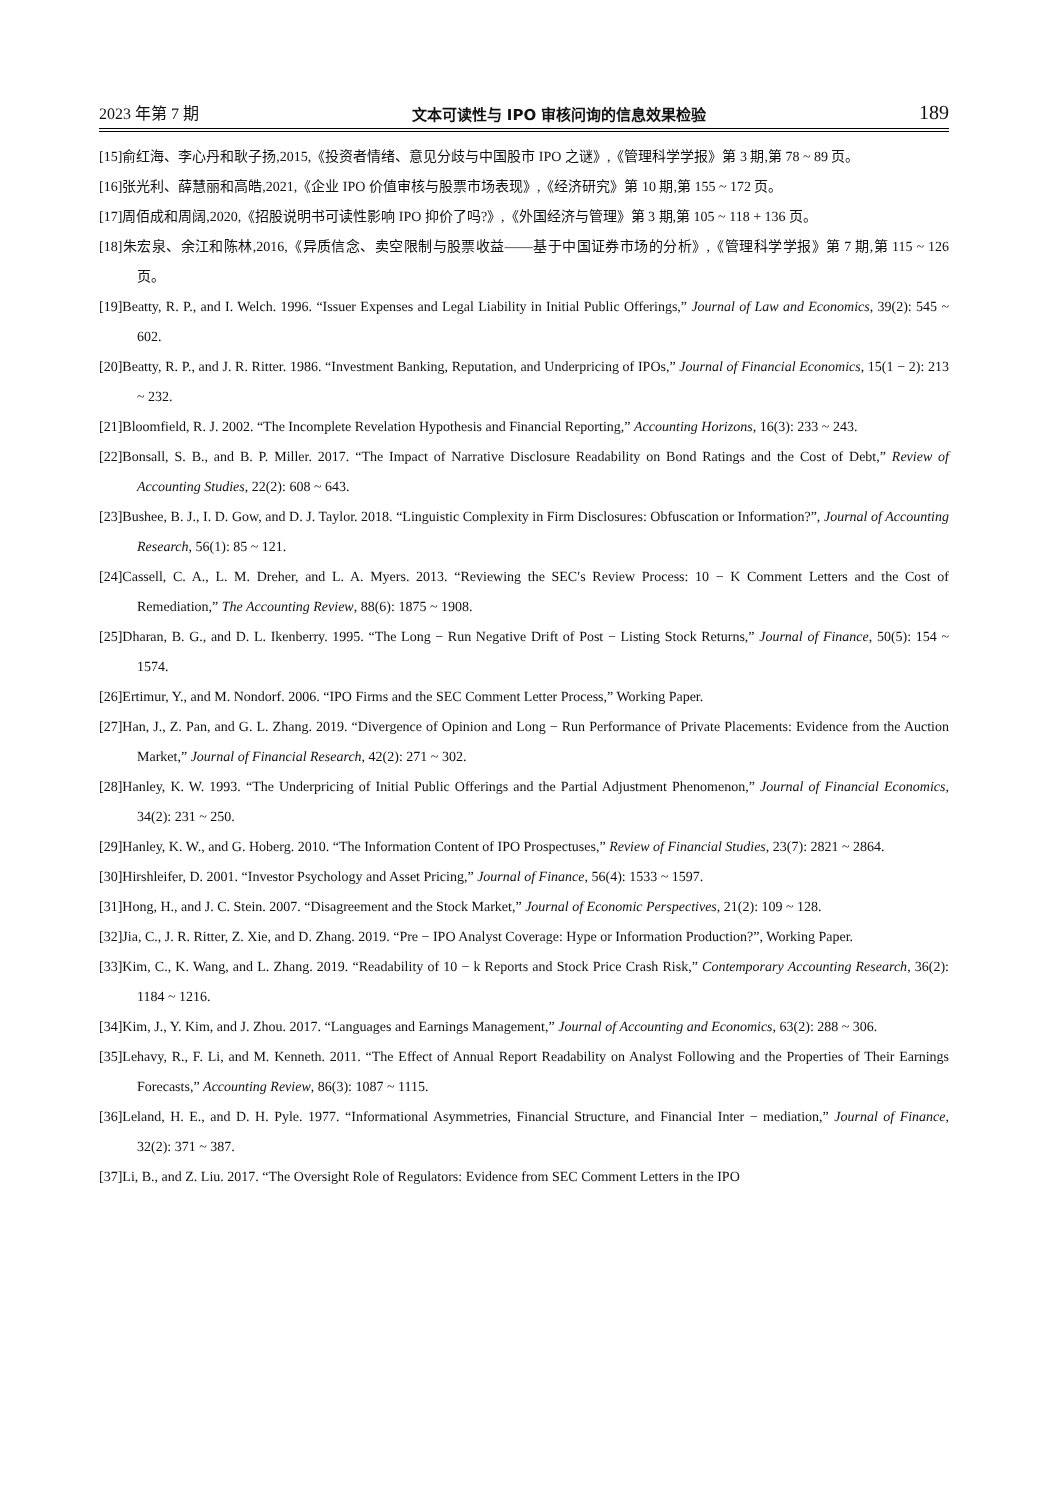2023 年第 7 期 文本可读性与 IPO 审核问询的信息效果检验 189
[15]俞红海、李心丹和耿子扬,2015,《投资者情绪、意见分歧与中国股市 IPO 之谜》,《管理科学学报》第 3 期,第 78 ~ 89 页。
[16]张光利、薛慧丽和高皓,2021,《企业 IPO 价值审核与股票市场表现》,《经济研究》第 10 期,第 155 ~ 172 页。
[17]周佰成和周阔,2020,《招股说明书可读性影响 IPO 抑价了吗?》,《外国经济与管理》第 3 期,第 105 ~ 118 + 136 页。
[18]朱宏泉、余江和陈林,2016,《异质信念、卖空限制与股票收益——基于中国证券市场的分析》,《管理科学学报》第 7 期,第 115 ~ 126 页。
[19]Beatty, R. P., and I. Welch. 1996. “Issuer Expenses and Legal Liability in Initial Public Offerings,” Journal of Law and Economics, 39(2): 545 ~ 602.
[20]Beatty, R. P., and J. R. Ritter. 1986. “Investment Banking, Reputation, and Underpricing of IPOs,” Journal of Financial Economics, 15(1 − 2): 213 ~ 232.
[21]Bloomfield, R. J. 2002. “The Incomplete Revelation Hypothesis and Financial Reporting,” Accounting Horizons, 16(3): 233 ~ 243.
[22]Bonsall, S. B., and B. P. Miller. 2017. “The Impact of Narrative Disclosure Readability on Bond Ratings and the Cost of Debt,” Review of Accounting Studies, 22(2): 608 ~ 643.
[23]Bushee, B. J., I. D. Gow, and D. J. Taylor. 2018. “Linguistic Complexity in Firm Disclosures: Obfuscation or Information?”, Journal of Accounting Research, 56(1): 85 ~ 121.
[24]Cassell, C. A., L. M. Dreher, and L. A. Myers. 2013. “Reviewing the SEC′s Review Process: 10 − K Comment Letters and the Cost of Remediation,” The Accounting Review, 88(6): 1875 ~ 1908.
[25]Dharan, B. G., and D. L. Ikenberry. 1995. “The Long − Run Negative Drift of Post − Listing Stock Returns,” Journal of Finance, 50(5): 154 ~ 1574.
[26]Ertimur, Y., and M. Nondorf. 2006. “IPO Firms and the SEC Comment Letter Process,” Working Paper.
[27]Han, J., Z. Pan, and G. L. Zhang. 2019. “Divergence of Opinion and Long − Run Performance of Private Placements: Evidence from the Auction Market,” Journal of Financial Research, 42(2): 271 ~ 302.
[28]Hanley, K. W. 1993. “The Underpricing of Initial Public Offerings and the Partial Adjustment Phenomenon,” Journal of Financial Economics, 34(2): 231 ~ 250.
[29]Hanley, K. W., and G. Hoberg. 2010. “The Information Content of IPO Prospectuses,” Review of Financial Studies, 23(7): 2821 ~ 2864.
[30]Hirshleifer, D. 2001. “Investor Psychology and Asset Pricing,” Journal of Finance, 56(4): 1533 ~ 1597.
[31]Hong, H., and J. C. Stein. 2007. “Disagreement and the Stock Market,” Journal of Economic Perspectives, 21(2): 109 ~ 128.
[32]Jia, C., J. R. Ritter, Z. Xie, and D. Zhang. 2019. “Pre − IPO Analyst Coverage: Hype or Information Production?”, Working Paper.
[33]Kim, C., K. Wang, and L. Zhang. 2019. “Readability of 10 − k Reports and Stock Price Crash Risk,” Contemporary Accounting Research, 36(2): 1184 ~ 1216.
[34]Kim, J., Y. Kim, and J. Zhou. 2017. “Languages and Earnings Management,” Journal of Accounting and Economics, 63(2): 288 ~ 306.
[35]Lehavy, R., F. Li, and M. Kenneth. 2011. “The Effect of Annual Report Readability on Analyst Following and the Properties of Their Earnings Forecasts,” Accounting Review, 86(3): 1087 ~ 1115.
[36]Leland, H. E., and D. H. Pyle. 1977. “Informational Asymmetries, Financial Structure, and Financial Inter − mediation,” Journal of Finance, 32(2): 371 ~ 387.
[37]Li, B., and Z. Liu. 2017. “The Oversight Role of Regulators: Evidence from SEC Comment Letters in the IPO